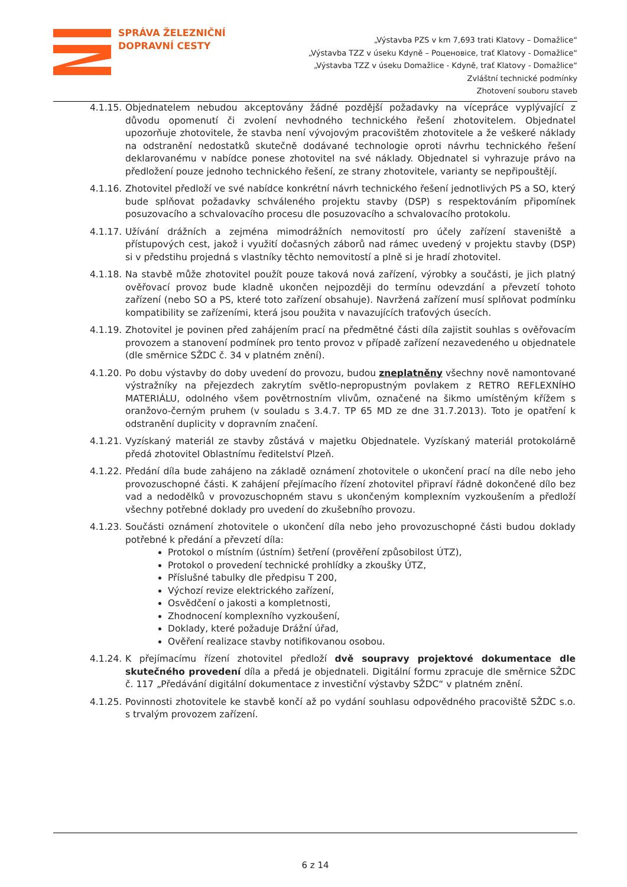SPRÁVA ŽELEZNIČNÍ
DOPRAVNÍ CESTY
„Výstavba PZS v km 7,693 trati Klatovy – Domažlice“
„Výstavba TZZ v úseku Kdyně – Poценовice, trať Klatovy - Domažlice“
„Výstavba TZZ v úseku Domažlice - Kdyně, trať Klatovy - Domažlice“
Zvláštní technické podmínky
Zhotovení souboru staveb
4.1.15.
Objednatelem nebudou akceptovány žádné pozdější požadavky na vícepráce vyplývající z důvodu opomenutí či zvolení nevhodného technického řešení zhotovitelem. Objednatel upozorňuje zhotovitele, že stavba není vývojovým pracovištěm zhotovitele a že veškeré náklady na odstranění nedostatků skutečně dodávané technologie oproti návrhu technického řešení deklarovanému v nabídce ponese zhotovitel na své náklady. Objednatel si vyhrazuje právo na předložení pouze jednoho technického řešení, ze strany zhotovitele, varianty se nepřipouštějí.
4.1.16.
Zhotovitel předloží ve své nabídce konkrétní návrh technického řešení jednotlivých PS a SO, který bude splňovat požadavky schváleného projektu stavby (DSP) s respektováním připomínek posuzovacího a schvalovacího procesu dle posuzovacího a schvalovacího protokolu.
4.1.17.
Užívání drážních a zejména mimodrážních nemovitostí pro účely zařízení staveniště a přístupových cest, jakož i využití dočasných záborů nad rámec uvedený v projektu stavby (DSP) si v předstihu projedná s vlastníky těchto nemovitostí a plně si je hradí zhotovitel.
4.1.18.
Na stavbě může zhotovitel použít pouze taková nová zařízení, výrobky a součásti, je jich platný ověřovací provoz bude kladně ukončen nejpozději do termínu odevzdání a převzetí tohoto zařízení (nebo SO a PS, které toto zařízení obsahuje). Navržená zařízení musí splňovat podmínku kompatibility se zařízeními, která jsou použita v navazujících traťových úsecích.
4.1.19.
Zhotovitel je povinen před zahájením prací na předmětné části díla zajistit souhlas s ověřovacím provozem a stanovení podmínek pro tento provoz v případě zařízení nezavedeného u objednatele (dle směrnice SŽDC č. 34 v platném znění).
4.1.20.
Po dobu výstavby do doby uvedení do provozu, budou zneplatněny všechny nově namontované výstražníky na přejezdech zakrytím světlo-nepropustným povlakem z RETRO REFLEXNÍHO MATERIÁLU, odolného všem povětrnostním vlivům, označené na šikmo umístěným křížem s oranžovo-černým pruhem (v souladu s 3.4.7. TP 65 MD ze dne 31.7.2013). Toto je opatření k odstranění duplicity v dopravním značení.
4.1.21.
Vyzískaný materiál ze stavby zůstává v majetku Objednatele. Vyzískaný materiál protokolárně předá zhotovitel Oblastnímu ředitelství Plzeň.
4.1.22.
Předání díla bude zahájeno na základě oznámení zhotovitele o ukončení prací na díle nebo jeho provozuschopné části. K zahájení přejímacího řízení zhotovitel připraví řádně dokončené dílo bez vad a nedodělků v provozuschopném stavu s ukončeným komplexním vyzkoušením a předloží všechny potřebné doklady pro uvedení do zkušebního provozu.
4.1.23.
Součásti oznámení zhotovitele o ukončení díla nebo jeho provozuschopné části budou doklady potřebné k předání a převzetí díla:
Protokol o místním (ústním) šetření (prověření způsobilost ÚTZ),
Protokol o provedení technické prohlídky a zkoušky ÚTZ,
Příslušné tabulky dle předpisu T 200,
Výchozí revize elektrického zařízení,
Osvědčení o jakosti a kompletnosti,
Zhodnocení komplexního vyzkoušení,
Doklady, které požaduje Drážní úřad,
Ověření realizace stavby notifikovanou osobou.
4.1.24.
K přejímacímu řízení zhotovitel předloží dvě soupravy projektové dokumentace dle skutečného provedení díla a předá je objednateli. Digitální formu zpracuje dle směrnice SŽDC č. 117 „Předávání digitální dokumentace z investiční výstavby SŽDC“ v platném znění.
4.1.25.
Povinnosti zhotovitele ke stavbě končí až po vydání souhlasu odpovědného pracoviště SŽDC s.o. s trvalým provozem zařízení.
6 z 14